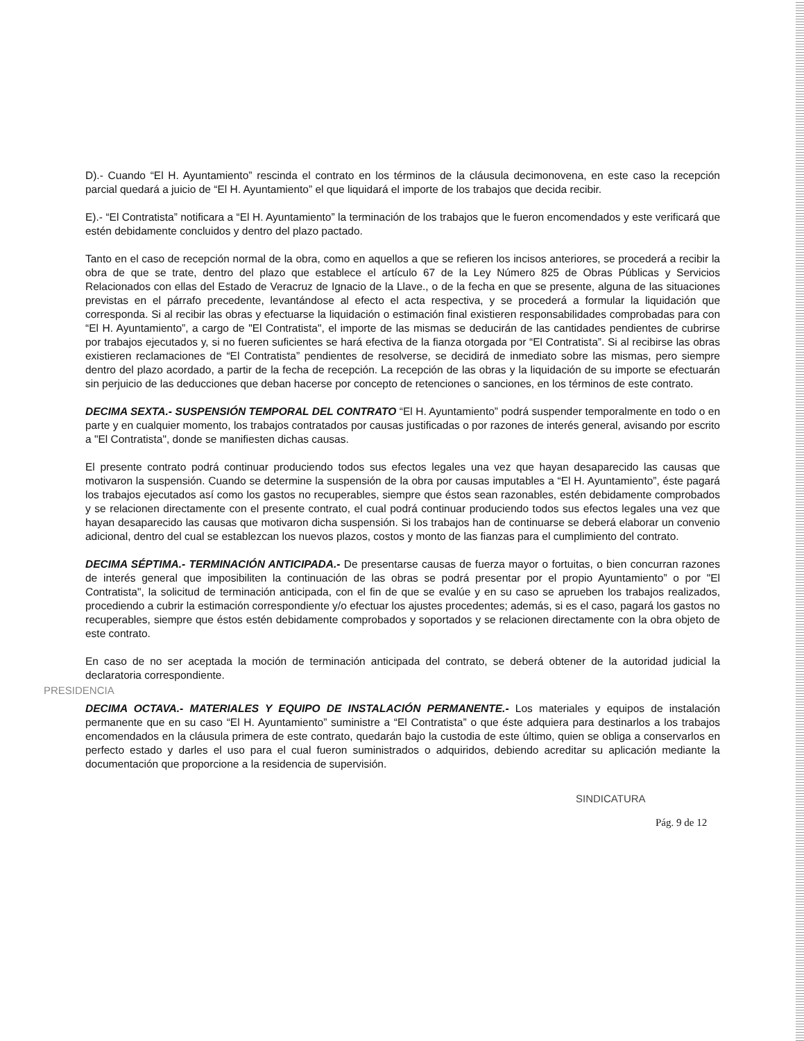D).- Cuando “El H. Ayuntamiento” rescinda el contrato en los términos de la cláusula decimonovena, en este caso la recepción parcial quedará a juicio de “El H. Ayuntamiento” el que liquidará el importe de los trabajos que decida recibir.
E).- “El Contratista” notificara a “El H. Ayuntamiento” la terminación de los trabajos que le fueron encomendados y este verificará que estén debidamente concluidos y dentro del plazo pactado.
Tanto en el caso de recepción normal de la obra, como en aquellos a que se refieren los incisos anteriores, se procederá a recibir la obra de que se trate, dentro del plazo que establece el artículo 67 de la Ley Número 825 de Obras Públicas y Servicios Relacionados con ellas del Estado de Veracruz de Ignacio de la Llave., o de la fecha en que se presente, alguna de las situaciones previstas en el párrafo precedente, levantándose al efecto el acta respectiva, y se procederá a formular la liquidación que corresponda. Si al recibir las obras y efectuarse la liquidación o estimación final existieren responsabilidades comprobadas para con “El H. Ayuntamiento”, a cargo de "El Contratista", el importe de las mismas se deducirán de las cantidades pendientes de cubrirse por trabajos ejecutados y, si no fueren suficientes se hará efectiva de la fianza otorgada por “El Contratista”. Si al recibirse las obras existieren reclamaciones de “El Contratista” pendientes de resolverse, se decidirá de inmediato sobre las mismas, pero siempre dentro del plazo acordado, a partir de la fecha de recepción. La recepción de las obras y la liquidación de su importe se efectuarán sin perjuicio de las deducciones que deban hacerse por concepto de retenciones o sanciones, en los términos de este contrato.
DECIMA SEXTA.- SUSPENSIÓN TEMPORAL DEL CONTRATO “El H. Ayuntamiento” podrá suspender temporalmente en todo o en parte y en cualquier momento, los trabajos contratados por causas justificadas o por razones de interés general, avisando por escrito a "El Contratista", donde se manifiesten dichas causas.
El presente contrato podrá continuar produciendo todos sus efectos legales una vez que hayan desaparecido las causas que motivaron la suspensión. Cuando se determine la suspensión de la obra por causas imputables a “El H. Ayuntamiento”, éste pagará los trabajos ejecutados así como los gastos no recuperables, siempre que éstos sean razonables, estén debidamente comprobados y se relacionen directamente con el presente contrato, el cual podrá continuar produciendo todos sus efectos legales una vez que hayan desaparecido las causas que motivaron dicha suspensión. Si los trabajos han de continuarse se deberá elaborar un convenio adicional, dentro del cual se establezcan los nuevos plazos, costos y monto de las fianzas para el cumplimiento del contrato.
DECIMA SÉPTIMA.- TERMINACIÓN ANTICIPADA.- De presentarse causas de fuerza mayor o fortuitas, o bien concurran razones de interés general que imposibiliten la continuación de las obras se podrá presentar por el propio Ayuntamiento” o por "El Contratista", la solicitud de terminación anticipada, con el fin de que se evalúe y en su caso se aprueben los trabajos realizados, procediendo a cubrir la estimación correspondiente y/o efectuar los ajustes procedentes; además, si es el caso, pagará los gastos no recuperables, siempre que éstos estén debidamente comprobados y soportados y se relacionen directamente con la obra objeto de este contrato.
En caso de no ser aceptada la moción de terminación anticipada del contrato, se deberá obtener de la autoridad judicial la declaratoria correspondiente.
PRESIDENCIA
DECIMA OCTAVA.- MATERIALES Y EQUIPO DE INSTALACIÓN PERMANENTE.- Los materiales y equipos de instalación permanente que en su caso “El H. Ayuntamiento” suministre a “El Contratista” o que éste adquiera para destinarlos a los trabajos encomendados en la cláusula primera de este contrato, quedarán bajo la custodia de este último, quien se obliga a conservarlos en perfecto estado y darles el uso para el cual fueron suministrados o adquiridos, debiendo acreditar su aplicación mediante la documentación que proporcione a la residencia de supervisión.
SINDICATURA
Pág. 9 de 12